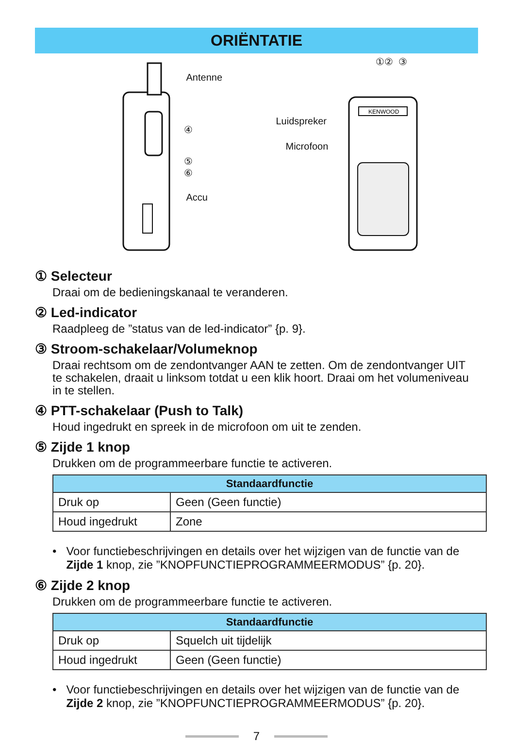ORIËNTATIE
Antenne
④
⑤
⑥
Accu
KENWOOD
①② ③
Luidspreker
Microfoon
① Selecteur
Draai om de bedieningskanaal te veranderen.
② Led-indicator
Raadpleeg de ”status van de led-indicator” {p. 9}.
③ Stroom-schakelaar/Volumeknop
Draai rechtsom om de zendontvanger AAN te zetten. Om de zendontvanger UIT te schakelen, draait u linksom totdat u een klik hoort. Draai om het volumeniveau in te stellen.
④ PTT-schakelaar (Push to Talk)
Houd ingedrukt en spreek in de microfoon om uit te zenden.
⑤ Zijde 1 knop
Drukken om de programmeerbare functie te activeren.
| Standaardfunctie | |
| --- | --- |
| Druk op | Geen (Geen functie) |
| Houd ingedrukt | Zone |
• Voor functiebeschrijvingen en details over het wijzigen van de functie van de Zijde 1 knop, zie ”KNOPFUNCTIEPROGRAMMEERMODUS” {p. 20}.
⑥ Zijde 2 knop
Drukken om de programmeerbare functie te activeren.
| Standaardfunctie | |
| --- | --- |
| Druk op | Squelch uit tijdelijk |
| Houd ingedrukt | Geen (Geen functie) |
• Voor functiebeschrijvingen en details over het wijzigen van de functie van de Zijde 2 knop, zie ”KNOPFUNCTIEPROGRAMMEERMODUS” {p. 20}.
7